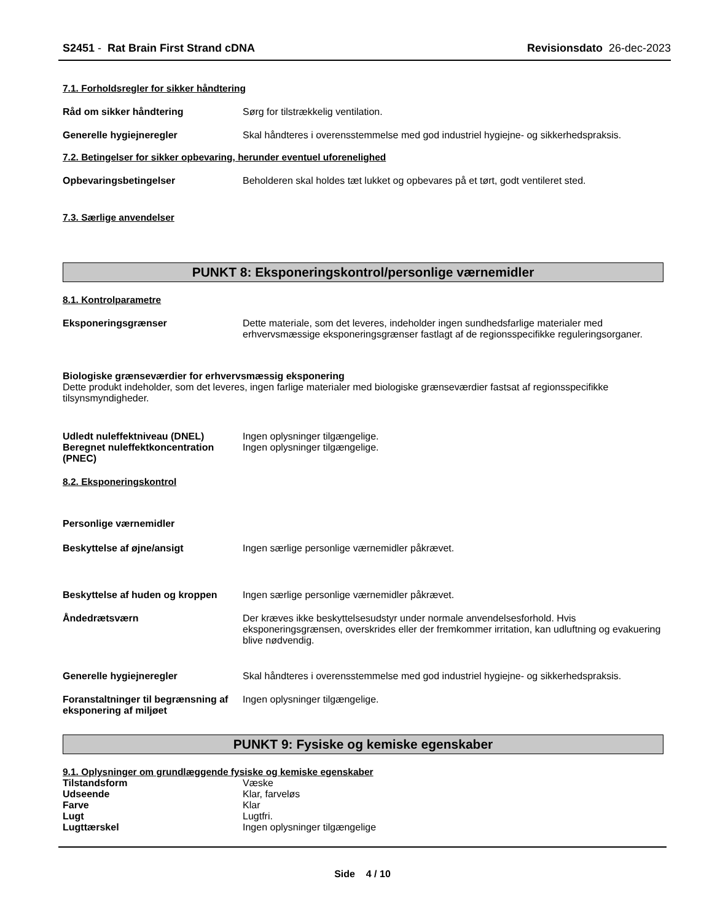S2451 - Rat Brain First Strand cDNA Revisionsdato 26-dec-2023
7.1. Forholdsregler for sikker håndtering
Råd om sikker håndtering Sørg for tilstrækkelig ventilation.
Generelle hygiejneregler Skal håndteres i overensstemmelse med god industriel hygiejne- og sikkerhedspraksis.
7.2. Betingelser for sikker opbevaring, herunder eventuel uforenelighed
Opbevaringsbetingelser Beholderen skal holdes tæt lukket og opbevares på et tørt, godt ventileret sted.
7.3. Særlige anvendelser
PUNKT 8: Eksponeringskontrol/personlige værnemidler
8.1. Kontrolparametre
Eksponeringsgrænser Dette materiale, som det leveres, indeholder ingen sundhedsfarlige materialer med erhvervsmæssige eksponeringsgrænser fastlagt af de regionsspecifikke reguleringsorganer.
Biologiske grænseværdier for erhvervsmæssig eksponering
Dette produkt indeholder, som det leveres, ingen farlige materialer med biologiske grænseværdier fastsat af regionsspecifikke tilsynsmyndigheder.
Udledt nuleffektniveau (DNEL) Ingen oplysninger tilgængelige.
Beregnet nuleffektkoncentration (PNEC)
Ingen oplysninger tilgængelige.
8.2. Eksponeringskontrol
Personlige værnemidler
Beskyttelse af øjne/ansigt Ingen særlige personlige værnemidler påkrævet.
Beskyttelse af huden og kroppen
Ingen særlige personlige værnemidler påkrævet.
Åndedrætsværn Der kræves ikke beskyttelsesudstyr under normale anvendelsesforhold. Hvis eksponeringsgrænsen, overskrides eller der fremkommer irritation, kan udluftning og evakuering blive nødvendig.
Generelle hygiejneregler Skal håndteres i overensstemmelse med god industriel hygiejne- og sikkerhedspraksis.
Foranstaltninger til begrænsning af eksponering af miljøet
Ingen oplysninger tilgængelige.
PUNKT 9: Fysiske og kemiske egenskaber
9.1. Oplysninger om grundlæggende fysiske og kemiske egenskaber
Tilstandsform Væske
Udseende Klar, farveløs
Farve Klar
Lugt Lugtfri.
Lugttærskel Ingen oplysninger tilgængelige
Side 4 / 10